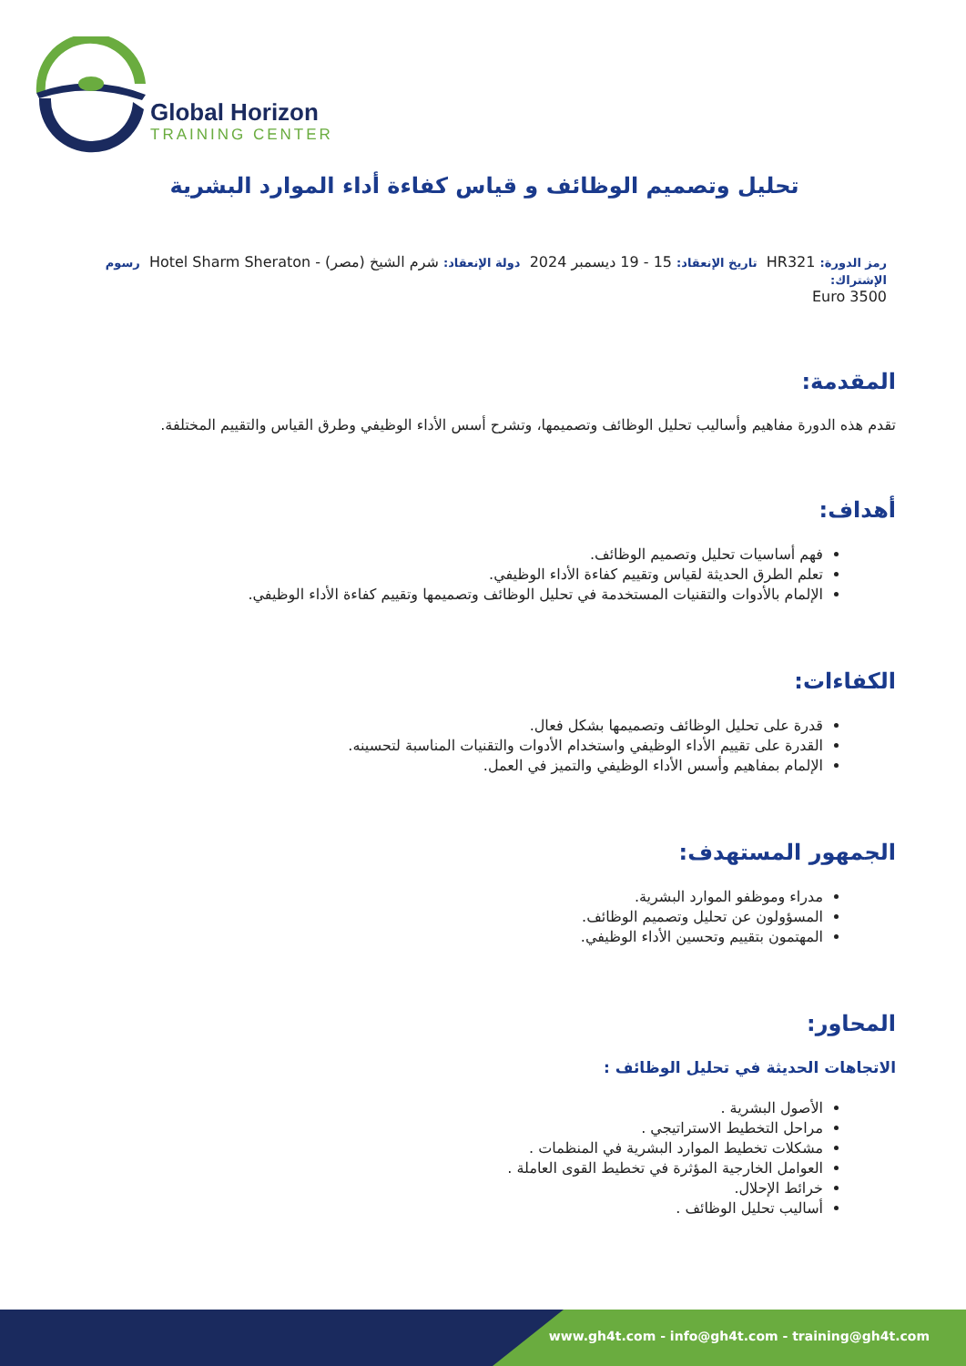Global Horizon
TRAINING CENTER
تحليل وتصميم الوظائف و قياس كفاءة أداء الموارد البشرية
رمز الدورة: HR321 تاريخ الإنعقاد: 15 - 19 ديسمبر 2024 دولة الإنعقاد: شرم الشيخ (مصر) - Hotel Sharm Sheraton رسوم الإشتراك:
3500 Euro
المقدمة:
تقدم هذه الدورة مفاهيم وأساليب تحليل الوظائف وتصميمها، وتشرح أسس الأداء الوظيفي وطرق القياس والتقييم المختلفة.
أهداف:
فهم أساسيات تحليل وتصميم الوظائف.
تعلم الطرق الحديثة لقياس وتقييم كفاءة الأداء الوظيفي.
الإلمام بالأدوات والتقنيات المستخدمة في تحليل الوظائف وتصميمها وتقييم كفاءة الأداء الوظيفي.
الكفاءات:
قدرة على تحليل الوظائف وتصميمها بشكل فعال.
القدرة على تقييم الأداء الوظيفي واستخدام الأدوات والتقنيات المناسبة لتحسينه.
الإلمام بمفاهيم وأسس الأداء الوظيفي والتميز في العمل.
الجمهور المستهدف:
مدراء وموظفو الموارد البشرية.
المسؤولون عن تحليل وتصميم الوظائف.
المهتمون بتقييم وتحسين الأداء الوظيفي.
المحاور:
الاتجاهات الحديثة في تحليل الوظائف :
الأصول البشرية .
مراحل التخطيط الاستراتيجي .
مشكلات تخطيط الموارد البشرية في المنظمات .
العوامل الخارجية المؤثرة في تخطيط القوى العاملة .
خرائط الإحلال.
أساليب تحليل الوظائف .
www.gh4t.com - info@gh4t.com - training@gh4t.com